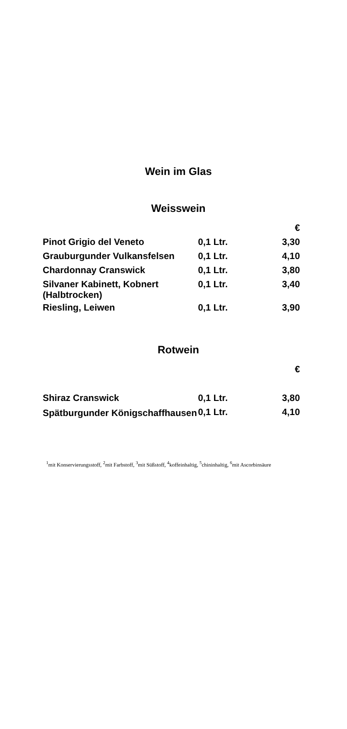Wein im Glas
Weisswein
| | | € |
| Pinot Grigio del Veneto | 0,1 Ltr. | 3,30 |
| Grauburgunder Vulkansfelsen | 0,1 Ltr. | 4,10 |
| Chardonnay Cranswick | 0,1 Ltr. | 3,80 |
| Silvaner Kabinett, Kobnert (Halbtrocken) | 0,1 Ltr. | 3,40 |
| Riesling, Leiwen | 0,1 Ltr. | 3,90 |
Rotwein
| | | € |
| Shiraz Cranswick | 0,1 Ltr. | 3,80 |
| Spätburgunder Königschaffhausen | 0,1 Ltr. | 4,10 |
<sup>1</sup> mit Konservierungsstoff, <sup>2</sup>mit Farbstoff, <sup>3</sup>mit Süßstoff, <sup>4</sup>koffeinhaltig, <sup>5</sup>chininhaltig, <sup>6</sup>mit Ascorbinsäure